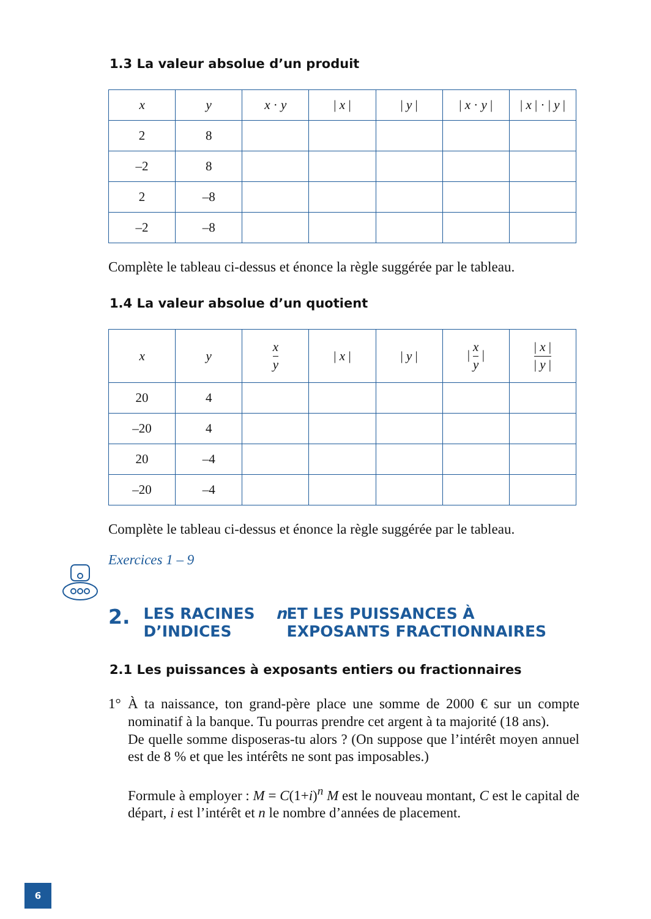1.3 La valeur absolue d’un produit
| x | y | x · y | / x / | / y / | / x · y / | / x / · / y / |
| --- | --- | --- | --- | --- | --- | --- |
| 2 | 8 | | | | | |
| –2 | 8 | | | | | |
| 2 | –8 | | | | | |
| –2 | –8 | | | | | |
Complète le tableau ci-dessus et énonce la règle suggérée par le tableau.
1.4 La valeur absolue d’un quotient
| x | y | x y | / x / | / y / | / x y / | / x / / y / |
| --- | --- | --- | --- | --- | --- | --- |
| 20 | 4 | | | | | |
| –20 | 4 | | | | | |
| 20 | –4 | | | | | |
| –20 | –4 | | | | | |
Complète le tableau ci-dessus et énonce la règle suggérée par le tableau.
Exercices 1 – 9
2. LES RACINES D’INDICES n ET LES PUISSANCES À EXPOSANTS FRACTIONNAIRES
2.1 Les puissances à exposants entiers ou fractionnaires
1° À ta naissance, ton grand-père place une somme de 2000 € sur un compte nominatif à la banque. Tu pourras prendre cet argent à ta majorité (18 ans).
De quelle somme disposeras-tu alors ? (On suppose que l’intérêt moyen annuel est de 8 % et que les intérêts ne sont pas imposables.)
Formule à employer : M = C(1+i)<sup>n</sup> M est le nouveau montant, C est le capital de départ, i est l’intérêt et n le nombre d’années de placement.
6